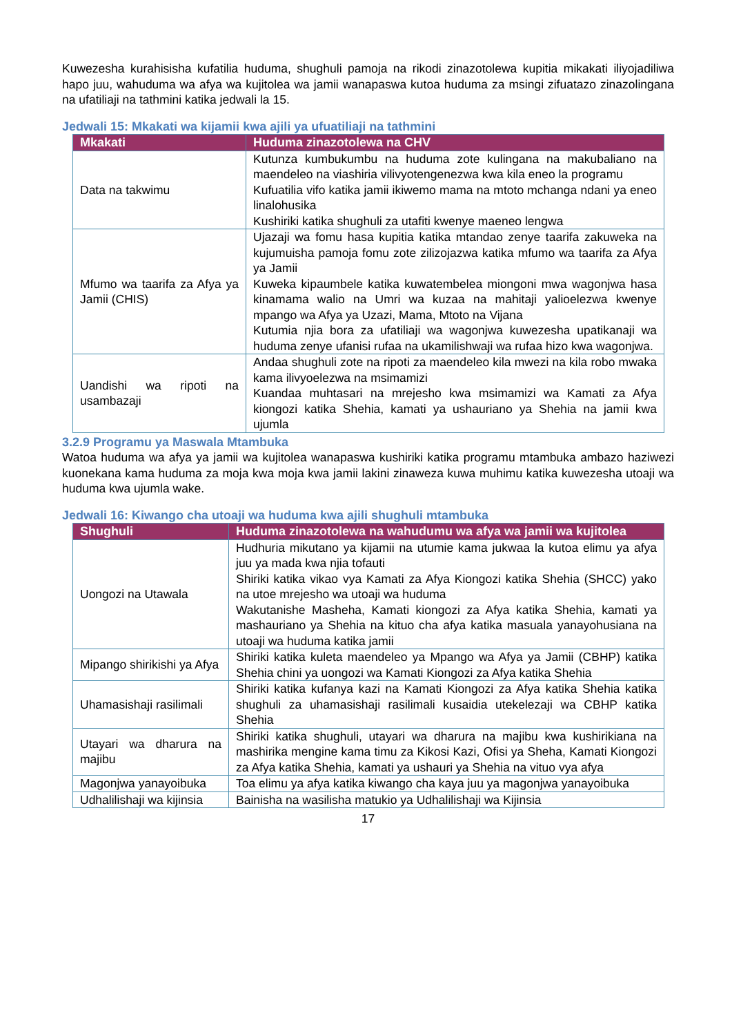Kuwezesha kurahisisha kufatilia huduma, shughuli pamoja na rikodi zinazotolewa kupitia mikakati iliyojadiliwa hapo juu, wahuduma wa afya wa kujitolea wa jamii wanapaswa kutoa huduma za msingi zifuatazo zinazolingana na ufatiliaji na tathmini katika jedwali la 15.
Jedwali 15: Mkakati wa kijamii kwa ajili ya ufuatiliaji na tathmini
| Mkakati | Huduma zinazotolewa na CHV |
| --- | --- |
| Data na takwimu | Kutunza kumbukumbu na huduma zote kulingana na makubaliano na maendeleo na viashiria vilivyotengenezwa kwa kila eneo la programu Kufuatilia vifo katika jamii ikiwemo mama na mtoto mchanga ndani ya eneo linalohusika Kushiriki katika shughuli za utafiti kwenye maeneo lengwa |
| Mfumo wa taarifa za Afya ya Jamii (CHIS) | Ujazaji wa fomu hasa kupitia katika mtandao zenye taarifa zakuweka na kujumuisha pamoja fomu zote zilizojazwa katika mfumo wa taarifa za Afya ya Jamii Kuweka kipaumbele katika kuwatembelea miongoni mwa wagonjwa hasa kinamama walio na Umri wa kuzaa na mahitaji yalioelezwa kwenye mpango wa Afya ya Uzazi, Mama, Mtoto na Vijana Kutumia njia bora za ufatiliaji wa wagonjwa kuwezesha upatikanaji wa huduma zenye ufanisi rufaa na ukamilishwaji wa rufaa hizo kwa wagonjwa. |
| Uandishi wa ripoti na usambazaji | Andaa shughuli zote na ripoti za maendeleo kila mwezi na kila robo mwaka kama ilivyoelezwa na msimamizi Kuandaa muhtasari na mrejesho kwa msimamizi wa Kamati za Afya kiongozi katika Shehia, kamati ya ushauriano ya Shehia na jamii kwa ujumla |
3.2.9 Programu ya Maswala Mtambuka
Watoa huduma wa afya ya jamii wa kujitolea wanapaswa kushiriki katika programu mtambuka ambazo haziwezi kuonekana kama huduma za moja kwa moja kwa jamii lakini zinaweza kuwa muhimu katika kuwezesha utoaji wa huduma kwa ujumla wake.
Jedwali 16: Kiwango cha utoaji wa huduma kwa ajili shughuli mtambuka
| Shughuli | Huduma zinazotolewa na wahudumu wa afya wa jamii wa kujitolea |
| --- | --- |
| Uongozi na Utawala | Hudhuria mikutano ya kijamii na utumie kama jukwaa la kutoa elimu ya afya juu ya mada kwa njia tofauti Shiriki katika vikao vya Kamati za Afya Kiongozi katika Shehia (SHCC) yako na utoe mrejesho wa utoaji wa huduma Wakutanishe Masheha, Kamati kiongozi za Afya katika Shehia, kamati ya mashauriano ya Shehia na kituo cha afya katika masuala yanayohusiana na utoaji wa huduma katika jamii |
| Mipango shirikishi ya Afya | Shiriki katika kuleta maendeleo ya Mpango wa Afya ya Jamii (CBHP) katika Shehia chini ya uongozi wa Kamati Kiongozi za Afya katika Shehia |
| Uhamasishaji rasilimali | Shiriki katika kufanya kazi na Kamati Kiongozi za Afya katika Shehia katika shughuli za uhamasishaji rasilimali kusaidia utekelezaji wa CBHP katika Shehia |
| Utayari wa dharura na majibu | Shiriki katika shughuli, utayari wa dharura na majibu kwa kushirikiana na mashirika mengine kama timu za Kikosi Kazi, Ofisi ya Sheha, Kamati Kiongozi za Afya katika Shehia, kamati ya ushauri ya Shehia na vituo vya afya |
| Magonjwa yanayoibuka | Toa elimu ya afya katika kiwango cha kaya juu ya magonjwa yanayoibuka |
| Udhalilishaji wa kijinsia | Bainisha na wasilisha matukio ya Udhalilishaji wa Kijinsia |
17